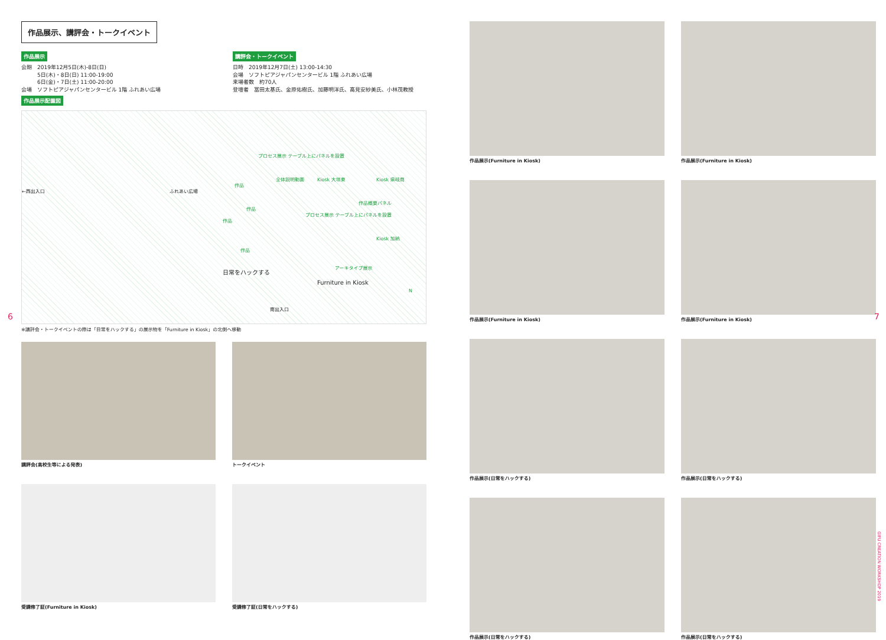作品展示、講評会・トークイベント
作品展示
会期　2019年12月5日(木)-8日(日)
　　　5日(木)・8日(日) 11:00-19:00
　　　6日(金)・7日(土) 11:00-20:00
会場　ソフトピアジャパンセンタービル 1階 ふれあい広場
講評会・トークイベント
日時　2019年12月7日(土) 13:00-14:30
会場　ソフトピアジャパンセンタービル 1階 ふれあい広場
来場者数　約70人
登壇者　冨田太基氏、金原佑樹氏、加藤明洋氏、高見安紗美氏、小林茂教授
作品展示配置図
←西出入口 ふれあい広場
プロセス展示 テーブル上にパネルを設置
全体説明動画 Kiosk 大垣東 Kiosk 県岐商
作品概要パネル
プロセス展示 テーブル上にパネルを設置
Kiosk 加納
作品
作品
作品
作品
アーキタイプ展示
日常をハックする
Furniture in Kiosk
南出入口
N
※講評会・トークイベントの際は「日常をハックする」の展示物を「Furniture in Kiosk」の北側へ移動
講評会(高校生等による発表)
トークイベント
受講修了証(Furniture in Kiosk)
受講修了証(日常をハックする)
6
作品展示(Furniture in Kiosk)
作品展示(Furniture in Kiosk)
作品展示(Furniture in Kiosk)
作品展示(Furniture in Kiosk)
作品展示(日常をハックする)
作品展示(日常をハックする)
作品展示(日常をハックする)
作品展示(日常をハックする)
7
GIFU CREATION WORKSHOP 2019